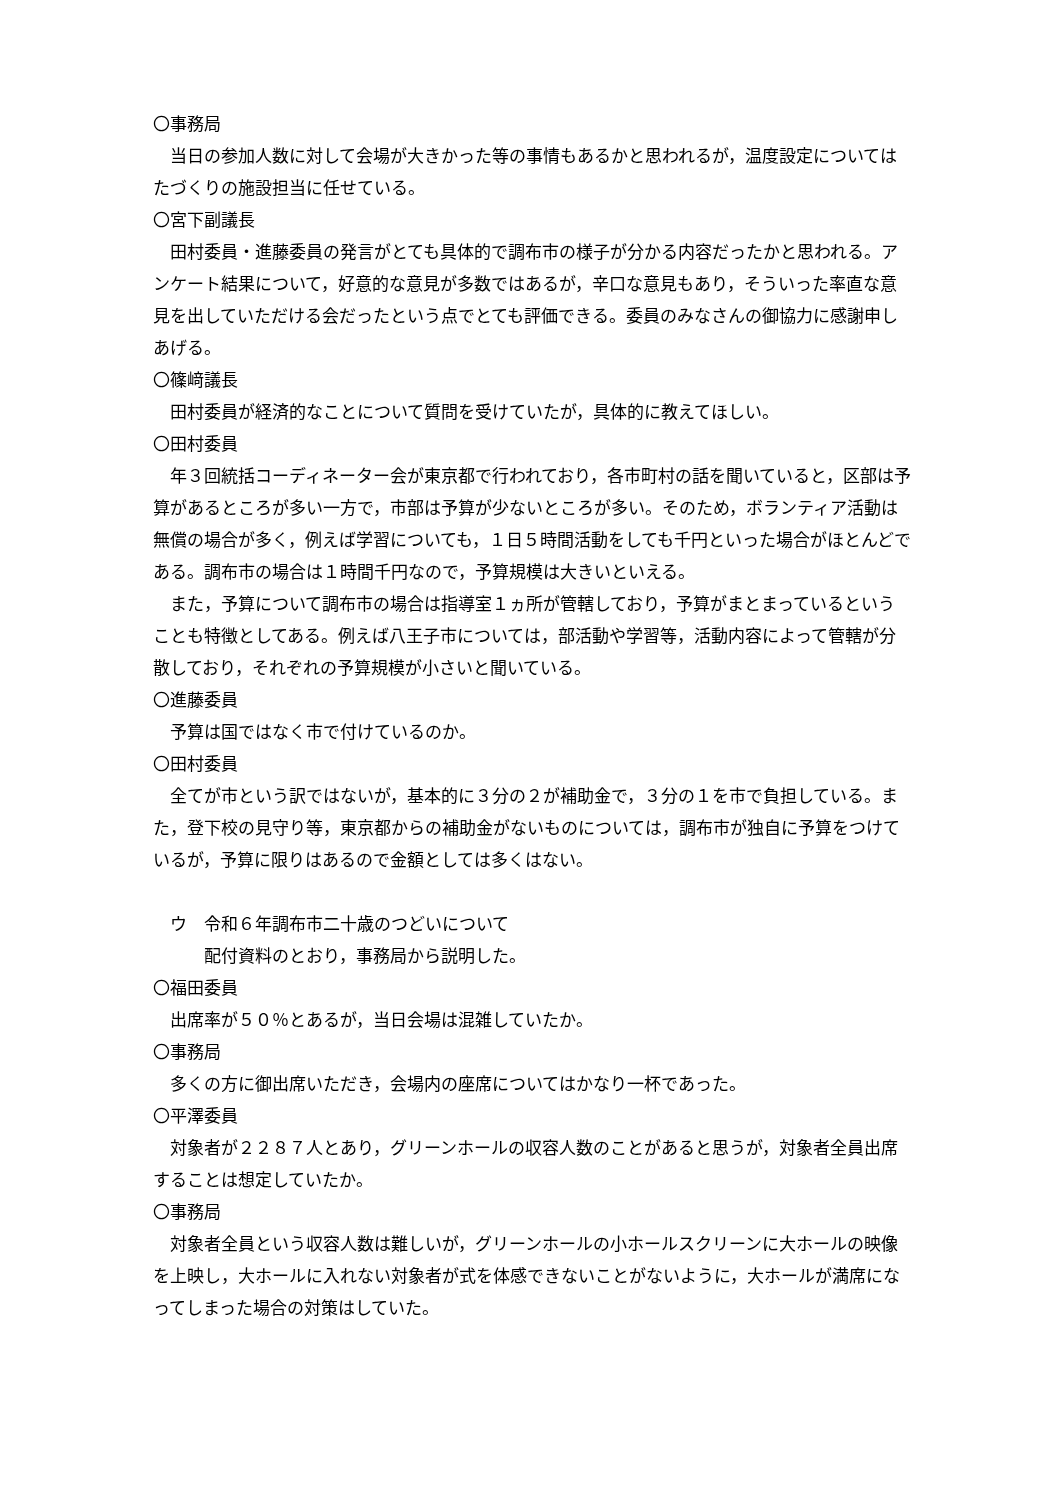〇事務局
当日の参加人数に対して会場が大きかった等の事情もあるかと思われるが，温度設定についてはたづくりの施設担当に任せている。
〇宮下副議長
田村委員・進藤委員の発言がとても具体的で調布市の様子が分かる内容だったかと思われる。アンケート結果について，好意的な意見が多数ではあるが，辛口な意見もあり，そういった率直な意見を出していただける会だったという点でとても評価できる。委員のみなさんの御協力に感謝申しあげる。
〇篠﨑議長
田村委員が経済的なことについて質問を受けていたが，具体的に教えてほしい。
〇田村委員
年３回統括コーディネーター会が東京都で行われており，各市町村の話を聞いていると，区部は予算があるところが多い一方で，市部は予算が少ないところが多い。そのため，ボランティア活動は無償の場合が多く，例えば学習についても，１日５時間活動をしても千円といった場合がほとんどである。調布市の場合は１時間千円なので，予算規模は大きいといえる。
また，予算について調布市の場合は指導室１ヵ所が管轄しており，予算がまとまっているということも特徴としてある。例えば八王子市については，部活動や学習等，活動内容によって管轄が分散しており，それぞれの予算規模が小さいと聞いている。
〇進藤委員
予算は国ではなく市で付けているのか。
〇田村委員
全てが市という訳ではないが，基本的に３分の２が補助金で，３分の１を市で負担している。また，登下校の見守り等，東京都からの補助金がないものについては，調布市が独自に予算をつけているが，予算に限りはあるので金額としては多くはない。
ウ　令和６年調布市二十歳のつどいについて
配付資料のとおり，事務局から説明した。
〇福田委員
出席率が５０％とあるが，当日会場は混雑していたか。
〇事務局
多くの方に御出席いただき，会場内の座席についてはかなり一杯であった。
〇平澤委員
対象者が２２８７人とあり，グリーンホールの収容人数のことがあると思うが，対象者全員出席することは想定していたか。
〇事務局
対象者全員という収容人数は難しいが，グリーンホールの小ホールスクリーンに大ホールの映像を上映し，大ホールに入れない対象者が式を体感できないことがないように，大ホールが満席になってしまった場合の対策はしていた。